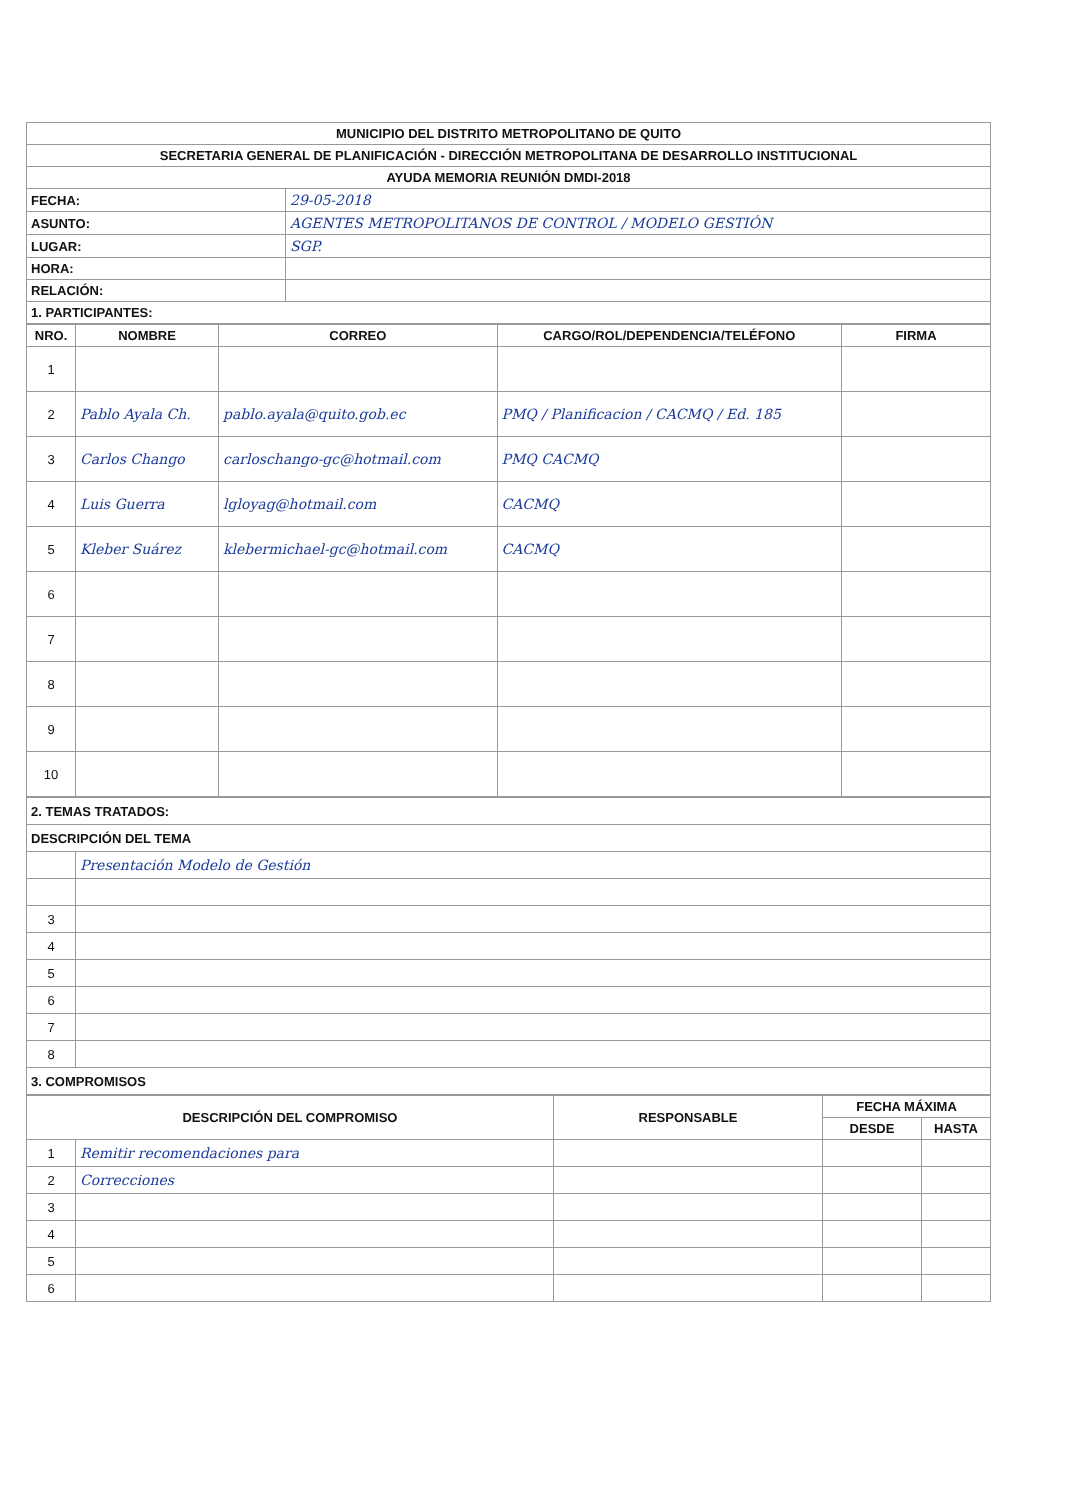| MUNICIPIO DEL DISTRITO METROPOLITANO DE QUITO | |
| SECRETARIA GENERAL DE PLANIFICACIÓN - DIRECCIÓN METROPOLITANA DE DESARROLLO INSTITUCIONAL | |
| AYUDA MEMORIA REUNIÓN DMDI-2018 | |
| FECHA: | 29-05-2018 |
| ASUNTO: | AGENTES METROPOLITANOS DE CONTROL / MODELO GESTIÓN |
| LUGAR: | SGP. |
| HORA: | |
| RELACIÓN: | |
| 1. PARTICIPANTES: | |
| NRO. | NOMBRE | CORREO | CARGO/ROL/DEPENDENCIA/TELÉFONO | FIRMA |
| --- | --- | --- | --- | --- |
| 1 | | | | |
| 2 | Pablo Ayala Ch. | pablo.ayala@quito.gob.ec | PMQ / Planificacion / CACMQ / Ed. 185 | |
| 3 | Carlos Chango | carloschango-gc@hotmail.com | PMQ CACMQ | |
| 4 | Luis Guerra | lgloyag@hotmail.com | CACMQ | |
| 5 | Kleber Suárez | klebermichael-gc@hotmail.com | CACMQ | |
| 6 | | | | |
| 7 | | | | |
| 8 | | | | |
| 9 | | | | |
| 10 | | | | |
| 2. TEMAS TRATADOS: | |
| DESCRIPCIÓN DEL TEMA | |
| | Presentación Modelo de Gestión |
| 3 | |
| 4 | |
| 5 | |
| 6 | |
| 7 | |
| 8 | |
| 3. COMPROMISOS | |
| DESCRIPCIÓN DEL COMPROMISO | | RESPONSABLE | FECHA MÁXIMA | |
| --- | --- | --- | --- | --- |
| | | | DESDE | HASTA |
| 1 | Remitir recomendaciones para | | | |
| 2 | Correcciones | | | |
| 3 | | | | |
| 4 | | | | |
| 5 | | | | |
| 6 | | | | |